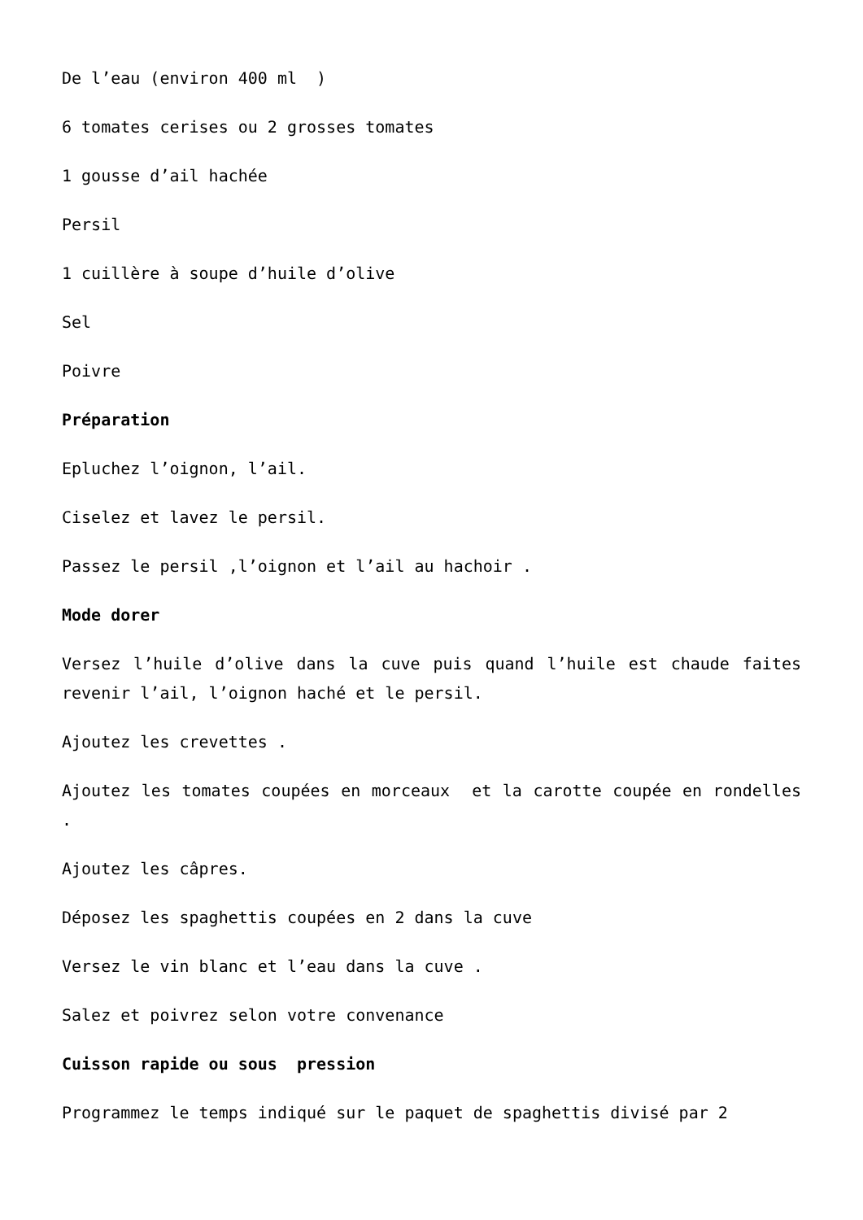De l’eau (environ 400 ml )
6 tomates cerises ou 2 grosses tomates
1 gousse d’ail hachée
Persil
1 cuillère à soupe d’huile d’olive
Sel
Poivre
Préparation
Epluchez l’oignon, l’ail.
Ciselez et lavez le persil.
Passez le persil ,l’oignon et l’ail au hachoir .
Mode dorer
Versez l’huile d’olive dans la cuve puis quand l’huile est chaude faites revenir l’ail, l’oignon haché et le persil.
Ajoutez les crevettes .
Ajoutez les tomates coupées en morceaux et la carotte coupée en rondelles .
Ajoutez les câpres.
Déposez les spaghettis coupées en 2 dans la cuve
Versez le vin blanc et l’eau dans la cuve .
Salez et poivrez selon votre convenance
Cuisson rapide ou sous pression
Programmez le temps indiqué sur le paquet de spaghettis divisé par 2